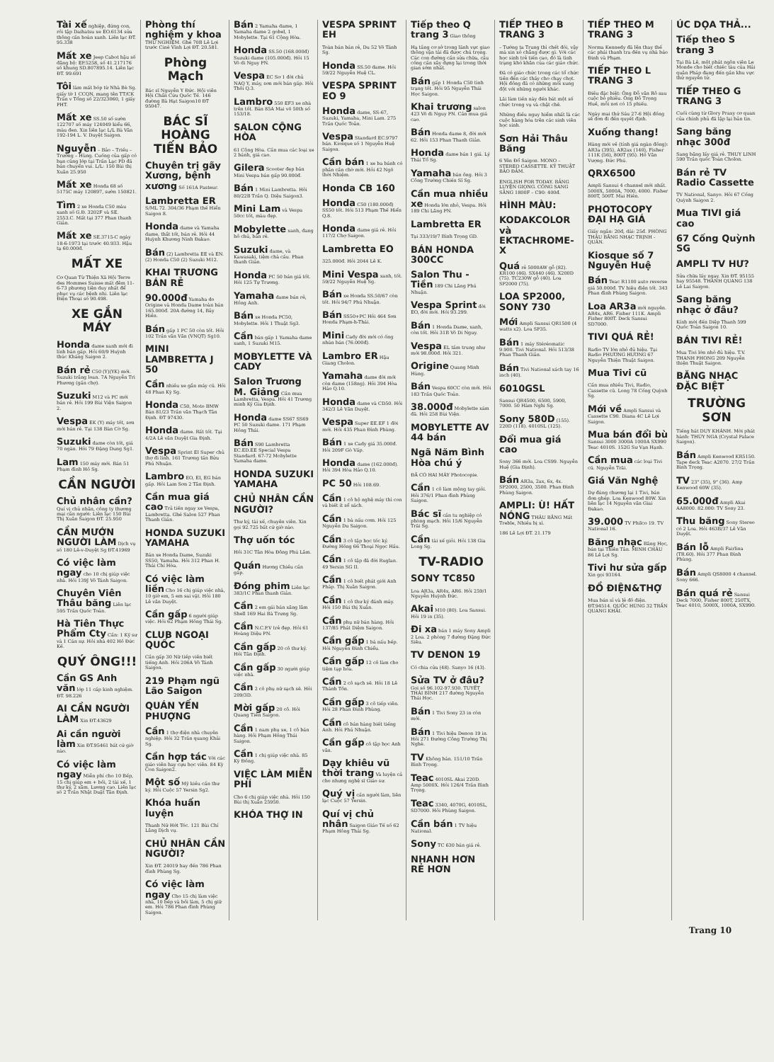Tài xế nghiệp, đứng con, rồi tập Daihatsu xe EO.6134 sửa thông cần hoàn xanh. Liên lạc ĐT. 95.338
Mất xe Jeep Cabot hậu số đăng bộ: EP.5258, số 41.217176 số khung SD.807895.14. Liên lạc ĐT. 99.691
Tôi làm mất bóp từ Nhà Bè Sg. giấy tờ 1 CCQN, mang tên TT/CK Trần v Tổng số 22/323060, 1 giấy PHT.
Mất xe SS.50 số sườn 122707 số máy 124049 kiểu 66, màu đen. Xin liên lạc L/L Bà Vân 192-194 L. V. Duyệt Saigon.
Nguyễn – Bảo – Triều – Trường – Hùng. Cuống của gấp có bạn cũng lớp tại Trần Lạc PD đã bán chuyển vui. L/L: 150 Bùi thị Xuân 25.950
Mất xe Honda 68 số 5175C máy 120897, sườn 150821.
Tìm 2 xe Honda C50 màu xanh số G.Đ. 3202F và SE. 2553.C. Mất tại 377 Phan thanh Giản.
Mất xe SE.3715-C ngày 18-6-1973 tại trước 40.933. Hậu tạ 60.000đ.
MẤT XE
Cơ Quan Từ Thiện Xã Hội Terre des Hommes Suisse mất đêm 11-6-73 phương tiện duy nhất để phục vụ các bệnh nhi. Liên lạc Điện Thoại số 90.498.
XE GẮN MÁY
Honda dame xanh mới đi lính bán gấp. Hỏi 60/9 Huỳnh thúc Kháng Saigon 2.
Bán rẻ C50 (Y)(YK) mới. Suzuki trắng loan. 7A Nguyễn Tri Phương (gần chợ).
Suzuki M12 và PC mới bán rẻ. Hỏi 199 Bùi Viện Saigon 2.
Vespa EK (Y) máy tốt, sơn mới bán rẻ. Tại 138 Bàn Cờ Sg.
Suzuki dame còn tốt, giá 70 ngàn. Hỏi 79 Đặng Dung Sg1.
Lam 150 máy mới. Bán 51 Phạm đình Hồ Sg.
CẦN NGƯỜI
Chủ nhân cần? Quí vị chủ nhân, công ty thương mại cần người: Liên lạc 150 Bùi Thị Xuân Saigon ĐT. 25.950
CẦN MƯỚN NGƯỜI LÀM Dịch vụ số 180 Lê-v-Duyệt Sg ĐT.41969
Có việc làm ngay cho 10 chị giúp việc nhà. Hỏi 139J Võ Tánh Saigon.
Chuyên Viên Thâu băng Liên lạc 595 Trần Quốc Toản.
Hà Tiên Thực Phẩm Cty Cần: 1 Kỹ sư và 1 Cán sự. Hỏi nhà 402 Hồ Đức Kế.
QUÝ ÔNG!!!
Cần GS Anh văn lớp 11 cấp kinh nghiệm. ĐT. 98.226
AI CẦN NGƯỜI LÀM Xin ĐT.43629
Ai cần người làm Xin ĐT.95461 bất cứ giờ nào.
Có việc làm ngay Miễn phí cho 10 Bếp, 15 chị giúp em + bồi, 2 tài xế, 1 thư ký, 2 xăm. Lương cao. Liên lạc số 2 Trần Nhật Duật Tân Định.
Phòng thí nghiệm y khoa THỬ NGHIỆM. Ghé 70B Lê Lợi trước Ciné Vĩnh Lợi ĐT. 20.581.
Phòng Mạch
Bác sĩ Nguyễn Y Đức. Hội viên Hội Chẩn Cứu Quốc Tế. 146 đường Bà Hạt Saigon10 ĐT 95047.
BÁC SĨ HOÀNG TIẾN BẢO
Chuyên trị gãy Xương, bệnh xương Số 161A Pasteur.
Lambretta ER S/ML 72. 304/36 Phạm thế Hiển Saigon 8.
Honda dame và Yamaha dame, thắt tốt, bán rẻ. Hỏi 44 Huỳnh Khương Ninh Đakao.
Bán (2) Lambretta EE và EN. (2) Honda C50 (2) Suzuki M12.
KHAI TRƯƠNG BÁN RẺ
90.000đ Yamaha do Origine và Honda Dame toàn bán 165.000đ. 20A đường 14, Bảy Hiền.
Bán gấp 1 PC 50 còn tốt. Hỏi 102 Trần văn Văn (VNQT) Sg10.
MINI LAMBRETTA J 50
Cần nhiều xe gắn máy cũ. Hỏi 48 Phan Kỳ Sg.
Honda C50, Moto BMW Bán 81/23 Trần văn Thạch Tân Định. ĐT 97430.
Honda dame. Rất tốt. Tại 4/2A Lê văn Duyệt Gia Định.
Vespa Sprint EI Super chủ thợ đi lính. 161 Trương tấn Bửu Phú Nhuận.
Lambro EO, EI, EG bán gấp. Hỏi Lam Sơn 2 Tân Định.
Cần mua giá cao Trả tiền ngay xe Vespa, Lambretta. Ghé Salon 527 Phan Thanh Giản.
HONDA SUZUKI YAMAHA
Bán xe Honda Dame, Suzuki SS50, Yamaha. Hỏi 312 Phan H. Thái Chí Hòa.
Có việc làm liền Cho 16 chị giúp việc nhà, 10 giờ em, 5 em sai vặt. Hỏi 180 Lê văn Duyệt.
Cần gấp 6 người giúp việc. Hỏi 62 Phạm Hồng Thái Sg.
CLUB NGOẠI QUỐC
Cần gấp 30 Nữ tiếp viên biết tiếng Anh. Hỏi 206A Võ Tánh Saigon.
219 Phạm ngũ Lão Saigon
QUÁN YẾN PHƯỢNG
Cần 1 thợ điện nhà chuyên nghiệp. Hỏi 32 Trần quang Khải Sg.
Cần hợp tác Với các giáo viên hay cựu học viên. 84 Kỳ Con Saigon2.
Một số Mỹ kiều cần thư ký. Hỏi Cuộc 57 Yersin Sg2.
Khóa huấn luyện
Thanh Nữ Hớt Tóc. 121 Bùi Chí Lăng Dịch vụ.
CHỦ NHÂN CẦN NGƯỜI?
Xin ĐT. 24019 hay đến 786 Phan đình Phùng Sg.
Có việc làm ngay Cho 15 chị làm việc nhà, 10 bếp và bồi làm, 5 chị giữ em. Hỏi 786 Phan đình Phùng Saigon.
Bán 2 Yamaha dame, 1 Yamaha dame 2 gobel, 1 Mobylette. Tại 61 Cộng Hòa.
Honda SS.50 (168.000đ) Suzuki dame (105.000đ). Hỏi 15 Võ di Nguy PN.
Vespa EC Sơ 1 đời chủ NAQ Y, máy, sơn mới bán gấp. Hỏi Thôi Q.3.
Lambro 550 EF3 xe nhà trên tốt. Bán 85A Mai võ 50th số 153/18.
SALON CỘNG HÒA
61 Cộng Hòa. Cần mua các loại xe 2 bánh, giá cao.
Gilera Scooter đẹp bán Mini Vespa bán gấp 90.000đ.
Bán 1 Mini Lambretta. Hỏi 80/22B Trần Q. Diệu Saigon3.
Mini Lam và Vespa 50cc tốt, màu đẹp.
Mobylette xanh, đang hồ chủ, bán rẻ.
Suzuki dame, và Kawasaki, tiệm chà cầu. Phan thanh Giản.
Honda PC 50 bán giá tốt. Hỏi 125 Tự Trương.
Yamaha dame bán rẻ, Hồng Anh.
Bán xe Honda PC50, Mobylette. Hỏi 1 Thuật Sg3.
Cần bán gấp 1 Yamaha dame xanh, 1 Suzuki M15.
MOBYLETTE VÀ CADY
Salon Trương M. Giảng Cần mua Lambretta, Vespa. Hỏi 41 Trương minh Ký Gia Định.
Honda dame SS67 SS69 PC 50 Suzuki dame. 171 Phạm Hồng Thái.
Bán S90 Lambretta EC.ED.EE Special Vespa Standard. 67-72 Mobylette Yamaha dame.
HONDA SUZUKI YAMAHA
CHỦ NHÂN CẦN NGƯỜI?
Thư ký, tài xế, chuyên viên. Xin gọi 92.725 bất cứ giờ nào.
Thợ uốn tóc
Hồi 31C Tân Hòa Đông Phú Lâm.
Quán Hương Chiều cần gấp.
Đóng phim Liên lạc 383/1C Phan thanh Giản.
Cần 2 em gái bán xăng lâm Shell 169 Hai Bà Trưng Sg.
Cần N.C.P.V trẻ đẹp. Hỏi 61 Hoàng Diệu PN.
Cần gấp 20 cô thư ký. Hỏi Tân Định.
Cần gấp 30 người giúp việc nhà.
Cần 2 cô phụ nữ sạch sẽ. Hỏi 209/3D.
Mời gấp 20 cô. Hỏi Quang Tiến Saigon.
Cần 1 nam phụ xe, 1 cô bán hàng. Hỏi Phạm Hồng Thái Saigon.
Cần 1 chị giúp việc nhà. 85 Kỳ Đồng.
VIỆC LÀM MIỄN PHÍ
Cho 6 chị giúp việc nhà. Hỏi 150 Bùi thị Xuân 25950.
KHÓA THỢ IN
VESPA SPRINT EH
Toàn bán bán rẻ, Du 52 Võ Tánh Sg.
Honda SS.50 dame. Hỏi 59/22 Nguyễn Huệ CL.
VESPA SPRINT EO 9
Honda dame, SS-67, Suzuki, Yamaha, Mini Lam. 275 Trần Quốc Toản.
Vespa Standard EC.9797 bán. Kiosque số 1 Nguyễn Huệ Saigon.
Cần bán 1 xe ba bánh có phần cần chờ mới. Hỏi 42 Ngõ thời Nhiệm.
Honda CB 160
Honda C50 (180.000đ) SS50 tốt. Hỏi 513 Phạm Thế Hiển Q.8.
Honda dame giá rẻ. Hỏi 117/2 Chợ Saigon.
Lambretta EO
325.000đ. Hỏi 2044 Lê K.
Mini Vespa xanh, tốt. 59/22 Nguyễn Huệ Sg.
Bán xe Honda SS.50/67 còn tốt. Hỏi 94/7 Phú Nhuận.
Bán SS50+PC Hỏi 464 Sơn Honda Phạm-h-Thái.
Mini Cady đời mới có ống nhún bán (76.000đ).
Lambro ER Hậu Giang Cholon.
Yamaha dame đời mới còn dame (158ng). Hỏi 394 Hòa Hảo Q.10.
Honda dame và CD50. Hỏi 342/3 Lê Văn Duyệt.
Vespa Super EE.EF 1 đời mới. Hỏi 435 Phan Đình Phùng.
Bán 1 xe Cady giá 35.000đ. Hỏi 209F Gò Vấp.
Honda dame (162.000đ). Hỏi 394 Hòa Hảo Q.10.
PC 50 Hỏi 108.69.
Cần 1 cô hộ nghệ máy thì con và biết ít sổ sách.
Cần 1 bà nấu cơm. Hỏi 125 Nguyễn Du Saigon.
Cần 3 cô tập học tốc ký. Đường Hồng 66 Thoại Ngọc Hầu.
Cần 1 cô tập đã đời Ruglan. 49 Yersin SG II.
Cần 1 cô biết phát giới Anh Pháp. Thị Xuân Saigon.
Cần 1 cô thư ký đánh máy. Hỏi 150 Bùi thị Xuân.
Cần phụ nữ bán hàng. Hỏi 137/85 Phát Diệm Saigon.
Cần gấp 1 bà nấu bếp. Hỏi Nguyễn Đình Chiểu.
Cần gấp 12 cô làm cho tiệm tạp hóa.
Cần 2 cô sạch sẽ. Hỏi 18 Lê Thánh Tôn.
Cần gấp 3 cô tiếp viên. Hỏi 28 Phan Đình Phùng.
Cần cô bán hàng biết tiếng Anh. Hỏi Phú Nhuận.
Cần gấp cô tập học Anh văn.
Dạy khiêu vũ thời trang Và luyện cả cho nhưng nghệ sĩ Giáo sư.
Quý vị cần người làm, liên lạc Cuộc 57 Yersin.
Quí vị chủ nhân Saigon Giáo Tế số 62 Phạm Hồng Thái Sg.
Tiếp theo Q trang 3 Giao thông
Hạ tầng cơ sở trong lãnh vực giao thông vận tải đã được chú trọng. Các con đường cần sửa chữa, cầu cống cần xây dựng lại trong thời gian sớm nhất.
Bán gấp 1 Honda C50 tình trạng tốt. Hỏi 95 Nguyễn Thái Học Saigon.
Khai trương salon 423 Võ di Nguy PN. Cần mua giá cao.
Bán Honda dame 8, đời mới 62. Hỏi 153 Phan Thanh Giản.
Honda dame bán 1 giá. Lý Thái Tổ Sg.
Yamaha bán ông. Hỏi 3 Công Trường Chiến Sĩ Sg.
Cần mua nhiều xe Honda lớn nhỏ, Vespa. Hỏi 189 Chi Lăng PN.
Lambretta ER
Tại 333/19/7 Bình Trọng GD.
BÁN HONDA 300CC
Salon Thu - Tiền 189 Chi Lăng Phú Nhuận.
Vespa Sprint đời EO, đời mới. Hỏi 93.299.
Bán 1 Honda Dame, xanh, còn tốt. Hỏi 31B Võ Di Nguy.
Vespa EL tầm trung như mới 98.000đ. Hỏi 321.
Origine Quang Minh Hùng.
Bán Vespa 60CC còn mới. Hỏi 183 Trần Quốc Toản.
38.000đ Mobylette xám đã. Hỏi 258 Bùi Viện.
MOBYLETTE AV 44 bán
Ngã Năm Bình Hòa chú ý
ĐÃ CÓ HAI MÁY Photocopie.
Cần 1 cô làm mộng tay giỏi. Hỏi 376/1 Phan đình Phùng Saigon.
Bác sĩ cần tu nghiệp có phòng mạch. Hỏi 15/6 Nguyễn Trãi Sg.
Cần tài xế giỏi. Hỏi 138 Gia Long Sg.
TV-RADIO
SONY TC850
Loa AR3a, AR4x, AR6. Hỏi 259/1 Nguyễn Huỳnh Đức.
Akai M10 (80). Loa Sansui. Hỏi 19 in (35).
Đi xa bán 1 máy Sony Ampli 2 Loa. 2 phòng 7 đường Đặng Đức Siêu.
TV DENON 19
Có chia cửa (48). Sanyo 16 (43).
Sửa TV ở đâu? Gọi số 96.102-97.930. TUYẾT THÁI BÌNH 217 đường Nguyễn Thái Học.
Bán 1 Tivi Sony 23 in còn mới.
Bán 1 Tivi hiệu Denon 19 in. Hỏi 271 Đường Công Trường Thị Nghè.
TV Không bán. 151/10 Trần Bình Trọng.
Teac 4010SL Akai 220D. Amp 5000X. Hỏi 126/4 Trần Bình Trọng.
Teac 3340, 4070G, 4010SL, SD7000. Hỏi Phùng Saigon.
Cần bán 1 TV hiệu National.
Sony TC 630 bán giá rẻ.
NHANH HƠN RẺ HƠN
TIẾP THEO B TRANG 3
– Tướng ta Trung thì chết đói, vậy mà xin xỏ chẳng được gì. Với các học sinh trẻ tiến cao, đó là tình trạng khó khăn của các giáo chức.
Đã có giáo chức trong các tổ chức tiền đến các thầy cho chạy chọt. Hội đồng đã có những mối xung đột với những người khác.
Lãi làm tiền này đến bát một số chức trong vụ và chật chẽ.
Những điều nguy hiểm nhất là các cuộc hàng hóa trên các sinh viên học sinh.
Sơn Hải Thâu Băng
6 Yên Đổ Saigon. MONO – STEREO CASSETTE. KỸ THUẬT BẢO ĐẢM.
ENGLISH FOR TODAY. BẢNG LUYỆN GIỌNG. CÔNG SANG SẰNG 1800F – C90: 400đ.
HÌNH MÀU:
KODAKCOLOR và EKTACHROME-X
Quá rẻ 5000AW gỗ (82). KR100 (46). SX440 (46). X200D (75). TC230W gỗ (40). Loa SP2000 (75).
LOA SP2000, SONY 730
Mới Ampli Sansui QR1500 (4 watts x2). Loa SP35.
Bán 1 máy Stéréomatic 9.900. Tivi National. Hỏi 513/38 Phan Thanh Giản.
Bán Tivi National xách tay 16 inch (40).
6010GSL
Sansui QR4500, 6500, 5900, 7000. 50 Hàm Nghi Sg.
Sony 580D (155). 220D (118). 4010SL (125).
Đổi mua giá cao
Sony 366 mới. Loa CS99. Nguyễn Huệ (Gia Định).
Bán AR3a, 2ax, 6x, 4x. SP2000, 2500, 3500. Phan Đình Phùng Saigon.
AMPLI: Ù! HẤT NÓNG THÂU BĂNG Mất Treble, Nhiều bị xì.
186 Lê Lợi ĐT. 21.179
TIẾP THEO M TRANG 3
Norma Kennedy đã lên thay thế các phái thanh tra đến vụ nhà báo Đinh và Phạm.
TIẾP THEO L TRANG 3
Điều đặc biệt: Ông Đỗ văn Rô sau cuộc bỏ phiếu. Ông Đỗ Trọng Huề, mỗi nơi có 15 phiếu.
Ngày mai thứ Sáu 27-6 Hội đồng sẽ đơn đi đến quyết định.
Xuống thang!
Hàng mới về (tính giá ngàn đồng): AR3a (395), AR2ax (140), Fisher 111K (56), 800T (95). Hồ Văn Vượng. Đức Phú.
QRX6500
Ampli Sansui 4 channel mới nhất. 5000X, 5000A, 7000, 4000. Fisher 800T, 500T. Mai Hiền.
PHOTOCOPY ĐẠI HẠ GIÁ
Giấy ngắn: 20đ, dài: 25đ. PHÒNG THÂU BĂNG NHẠC TRỊNH - QUÂN.
Kiosque số 7 Nguyễn Huệ
Bán Teac R1100 auto reverse giá 50.000đ. TV hiệu điện tốt. 343 Phan đình Phùng Saigon.
Loa AR3a mới nguyên. AR4x, AR6. Fisher 111K. Ampli Fisher 800T. Deck Sansui SD7000.
TIVI QUÁ RẺ!
Radio TV lớn nhỏ đủ hiệu. Tại Radio PHƯƠNG HƯƠNG 67 Nguyễn Thiện Thuật Saigon.
Mua Tivi cũ
Cần mua nhiều Tivi, Radio, Cassette cũ. Long 78 Cống Quỳnh Sg.
Mới về Ampli Sansui và Cassette C90. Diana 4C Lê Lợi Saigon.
Mua bán đổi bù Sansui 3000 3000A 1000A SX990 Teac 4010S. 152G Sư Vạn Hạnh.
Cần mua các loại Tivi cũ. Nguyễn Trãi.
Giá Văn Nghệ
Dự đúng chương lại 1 Tivi, bán đơn ghép. Loa Kenwood 80W. Xin liên lạc 14 Nguyễn văn Giai Đakao.
39.000 TV Philco 19. TV National 16.
Băng nhạc Băng Học, bán tại Thiên Tân. MINH CHÂU 86 Lê Lợi Sg.
Tivi hư sửa gấp Xin gọi 93164.
ĐỒ ĐIỆN&THỢ
Mua bán sỉ và lẻ đồ điện. ĐT.94514. QUỐC HÙNG 32 TRẦN QUANG KHẢI.
ÚC DỌA THẢ...
Tiếp theo S trang 3
Tại Bà Lê, một phát ngôn viên Le Monde cho biết chiếc tàu của Hải quân Pháp đang đến gần khu vực thử nguyên tử.
TIẾP THEO G TRANG 3
Cuối cùng từ Glory Praxy cơ quan của chính phủ đã lập lại bản tin.
Sang băng nhạc 300đ
Sang băng lấy giá rẻ. THUY LINH 590 Trần quốc Toản Cholon.
Bán rẻ TV Radio Cassette
TV National, Sanyo. Hỏi 67 Cống Quỳnh Saigon 2.
Mua TIVI giá cao
67 Cống Quỳnh SG
AMPLI TV HƯ?
Sửa chữa lấy ngay. Xin ĐT. 95155 hay 95548. THANH QUANG 138 Lê Lai Saigon.
Sang băng nhạc ở đâu?
Kính mời đến Diệp Thanh 599 Quốc Toản Saigon 10.
BÁN TIVI RẺ!
Mua Tivi lớn nhỏ đủ hiệu. T.V. THANH PHONG 209 Nguyễn thiện Thuật Saigon.
BĂNG NHẠC ĐẶC BIỆT
TRƯỜNG SƠN
Tiếng hát DUY KHÁNH. Mời phát hành: THÚY NGA (Crystal Palace Saigon).
Bán Ampli Kenwood KR5150. Tape deck Teac A2070. 27/2 Trần Bình Trọng.
TV 23" (35), 9" (36). Amp Kenwood 60W (35).
65.000đ Ampli Akai AA8000. 82.000: TV Sony 23.
Thu băng Sony Stereo có 2 Loa. Hỏi 463B/37 Lê Văn Duyệt.
Bán lỗ Ampli Fairlina (TR.60). Hỏi 377 Phan Đình Phùng.
Bán Ampli QS8000 4 channel. Sony 666.
Bán quá rẻ Sansui Deck 7000, Fisher 800T, 250TX, Teac 4010, 5000X, 1000A, SX990.
Trang 10